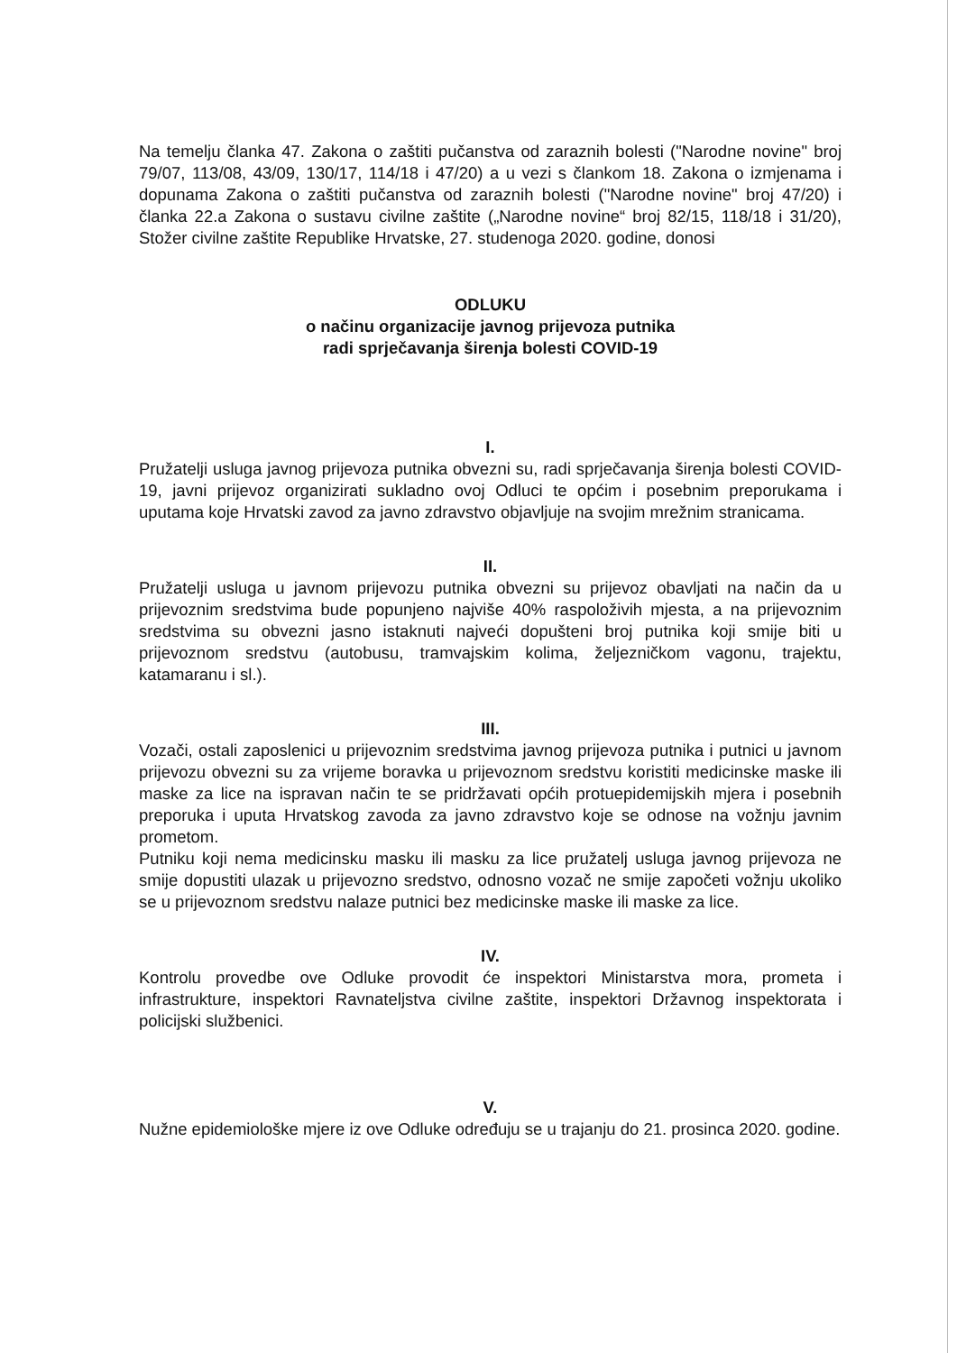Na temelju članka 47. Zakona o zaštiti pučanstva od zaraznih bolesti ("Narodne novine" broj 79/07, 113/08, 43/09, 130/17, 114/18 i 47/20) a u vezi s člankom 18. Zakona o izmjenama i dopunama Zakona o zaštiti pučanstva od zaraznih bolesti ("Narodne novine" broj 47/20) i članka 22.a Zakona o sustavu civilne zaštite („Narodne novine“ broj 82/15, 118/18 i 31/20), Stožer civilne zaštite Republike Hrvatske, 27. studenoga 2020. godine, donosi
ODLUKU
o načinu organizacije javnog prijevoza putnika
radi sprječavanja širenja bolesti COVID-19
I.
Pružatelji usluga javnog prijevoza putnika obvezni su, radi sprječavanja širenja bolesti COVID-19, javni prijevoz organizirati sukladno ovoj Odluci te općim i posebnim preporukama i uputama koje Hrvatski zavod za javno zdravstvo objavljuje na svojim mrežnim stranicama.
II.
Pružatelji usluga u javnom prijevozu putnika obvezni su prijevoz obavljati na način da u prijevoznim sredstvima bude popunjeno najviše 40% raspoloživih mjesta, a na prijevoznim sredstvima su obvezni jasno istaknuti najveći dopušteni broj putnika koji smije biti u prijevoznom sredstvu (autobusu, tramvajskim kolima, željezničkom vagonu, trajektu, katamaranu i sl.).
III.
Vozači, ostali zaposlenici u prijevoznim sredstvima javnog prijevoza putnika i putnici u javnom prijevozu obvezni su za vrijeme boravka u prijevoznom sredstvu koristiti medicinske maske ili maske za lice na ispravan način te se pridržavati općih protuepidemijskih mjera i posebnih preporuka i uputa Hrvatskog zavoda za javno zdravstvo koje se odnose na vožnju javnim prometom.
Putniku koji nema medicinsku masku ili masku za lice pružatelj usluga javnog prijevoza ne smije dopustiti ulazak u prijevozno sredstvo, odnosno vozač ne smije započeti vožnju ukoliko se u prijevoznom sredstvu nalaze putnici bez medicinske maske ili maske za lice.
IV.
Kontrolu provedbe ove Odluke provodit će inspektori Ministarstva mora, prometa i infrastrukture, inspektori Ravnateljstva civilne zaštite, inspektori Državnog inspektorata i policijski službenici.
V.
Nužne epidemiološke mjere iz ove Odluke određuju se u trajanju do 21. prosinca 2020. godine.